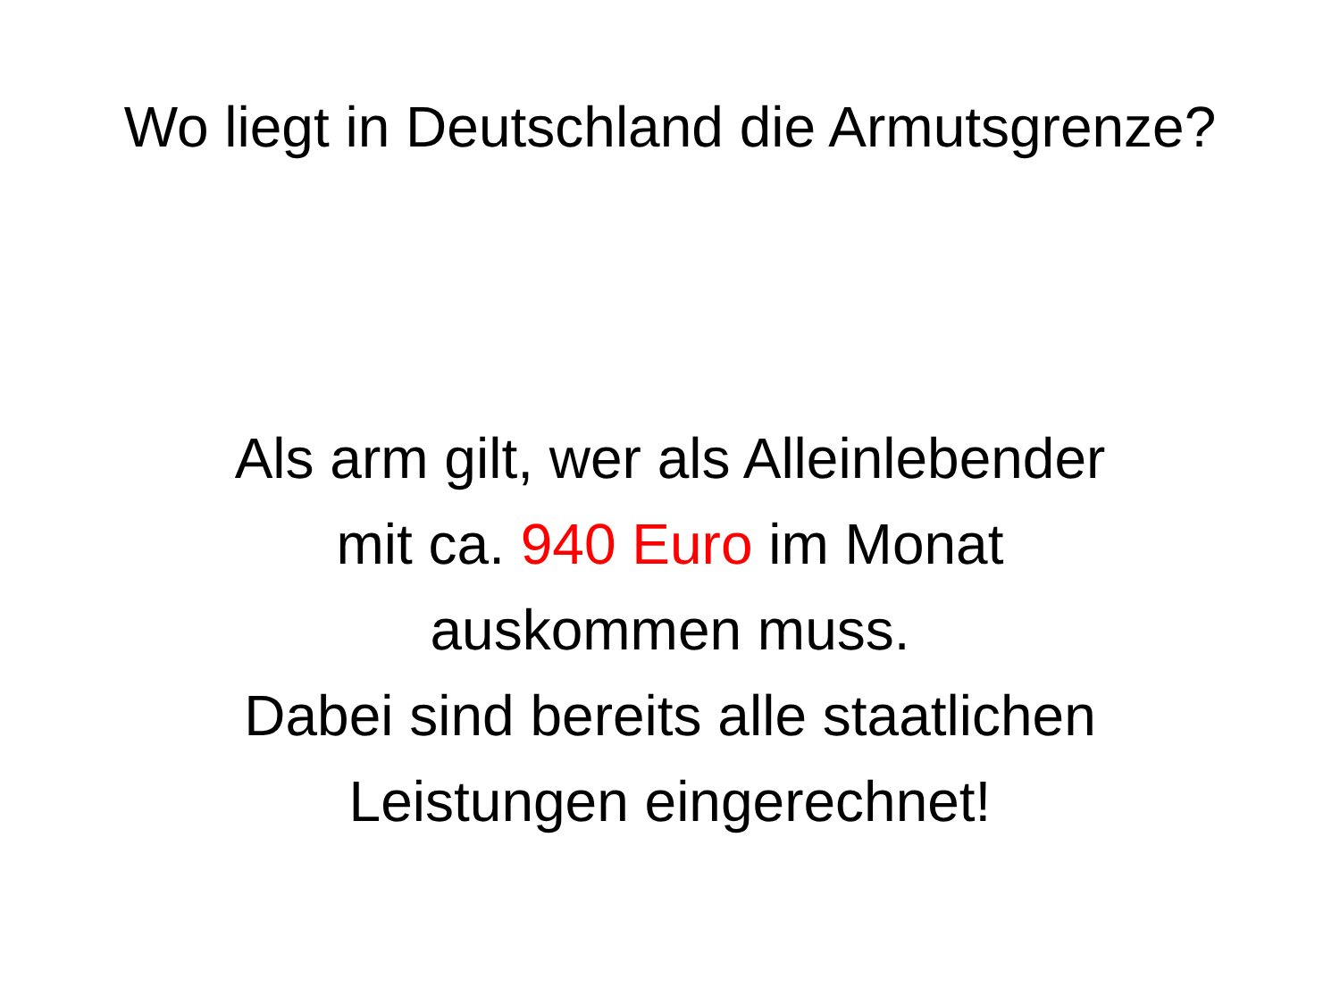Wo liegt in Deutschland die Armutsgrenze?
Als arm gilt, wer als Alleinlebender
mit ca. 940 Euro im Monat
auskommen muss.
Dabei sind bereits alle staatlichen
Leistungen eingerechnet!